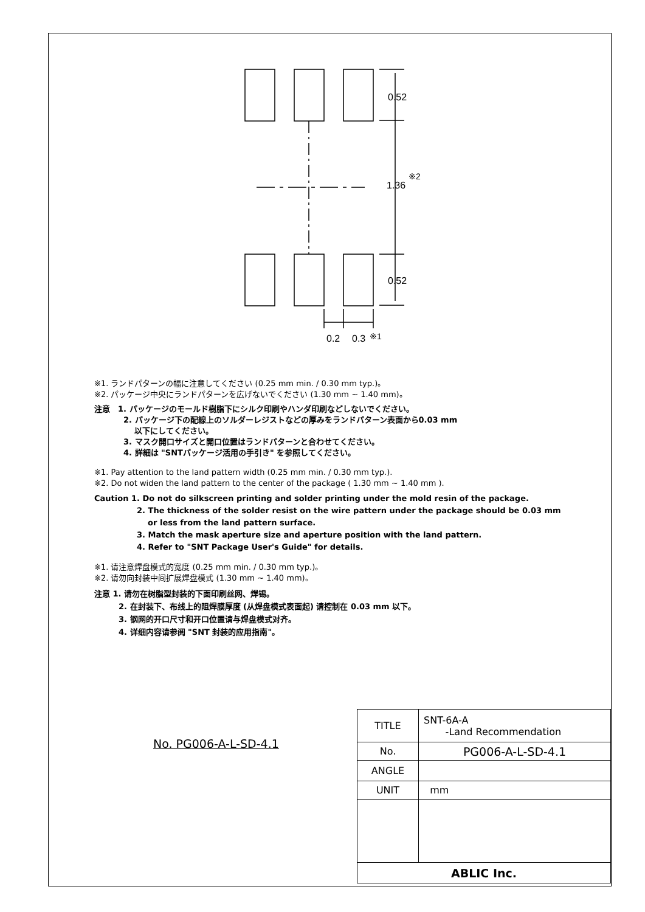0.52
1.36
※2
0.52
0.2
0.3
※1
※1. ランドパターンの幅に注意してください (0.25 mm min. / 0.30 mm typ.)。
※2. パッケージ中央にランドパターンを広げないでください (1.30 mm ~ 1.40 mm)。
注意　1. パッケージのモールド樹脂下にシルク印刷やハンダ印刷などしないでください。
2. パッケージ下の配線上のソルダーレジストなどの厚みをランドパターン表面から0.03 mm
　 以下にしてください。
3. マスク開口サイズと開口位置はランドパターンと合わせてください。
4. 詳細は "SNTパッケージ活用の手引き" を参照してください。
※1. Pay attention to the land pattern width (0.25 mm min. / 0.30 mm typ.).
※2. Do not widen the land pattern to the center of the package ( 1.30 mm ~ 1.40 mm ).
Caution 1. Do not do silkscreen printing and solder printing under the mold resin of the package.
2. The thickness of the solder resist on the wire pattern under the package should be 0.03 mm
or less from the land pattern surface.
3. Match the mask aperture size and aperture position with the land pattern.
4. Refer to "SNT Package User's Guide" for details.
※1. 请注意焊盘模式的宽度 (0.25 mm min. / 0.30 mm typ.)。
※2. 请勿向封装中间扩展焊盘模式 (1.30 mm ~ 1.40 mm)。
注意 1. 请勿在树脂型封装的下面印刷丝网、焊锡。
2. 在封装下、布线上的阻焊膜厚度 (从焊盘模式表面起) 请控制在 0.03 mm 以下。
3. 钢网的开口尺寸和开口位置请与焊盘模式对齐。
4. 详细内容请参阅 "SNT 封装的应用指南"。
No. PG006-A-L-SD-4.1
| TITLE | SNT-6A-A -Land Recommendation |
| No. | PG006-A-L-SD-4.1 |
| ANGLE | |
| UNIT | mm |
| ABLIC Inc. | |